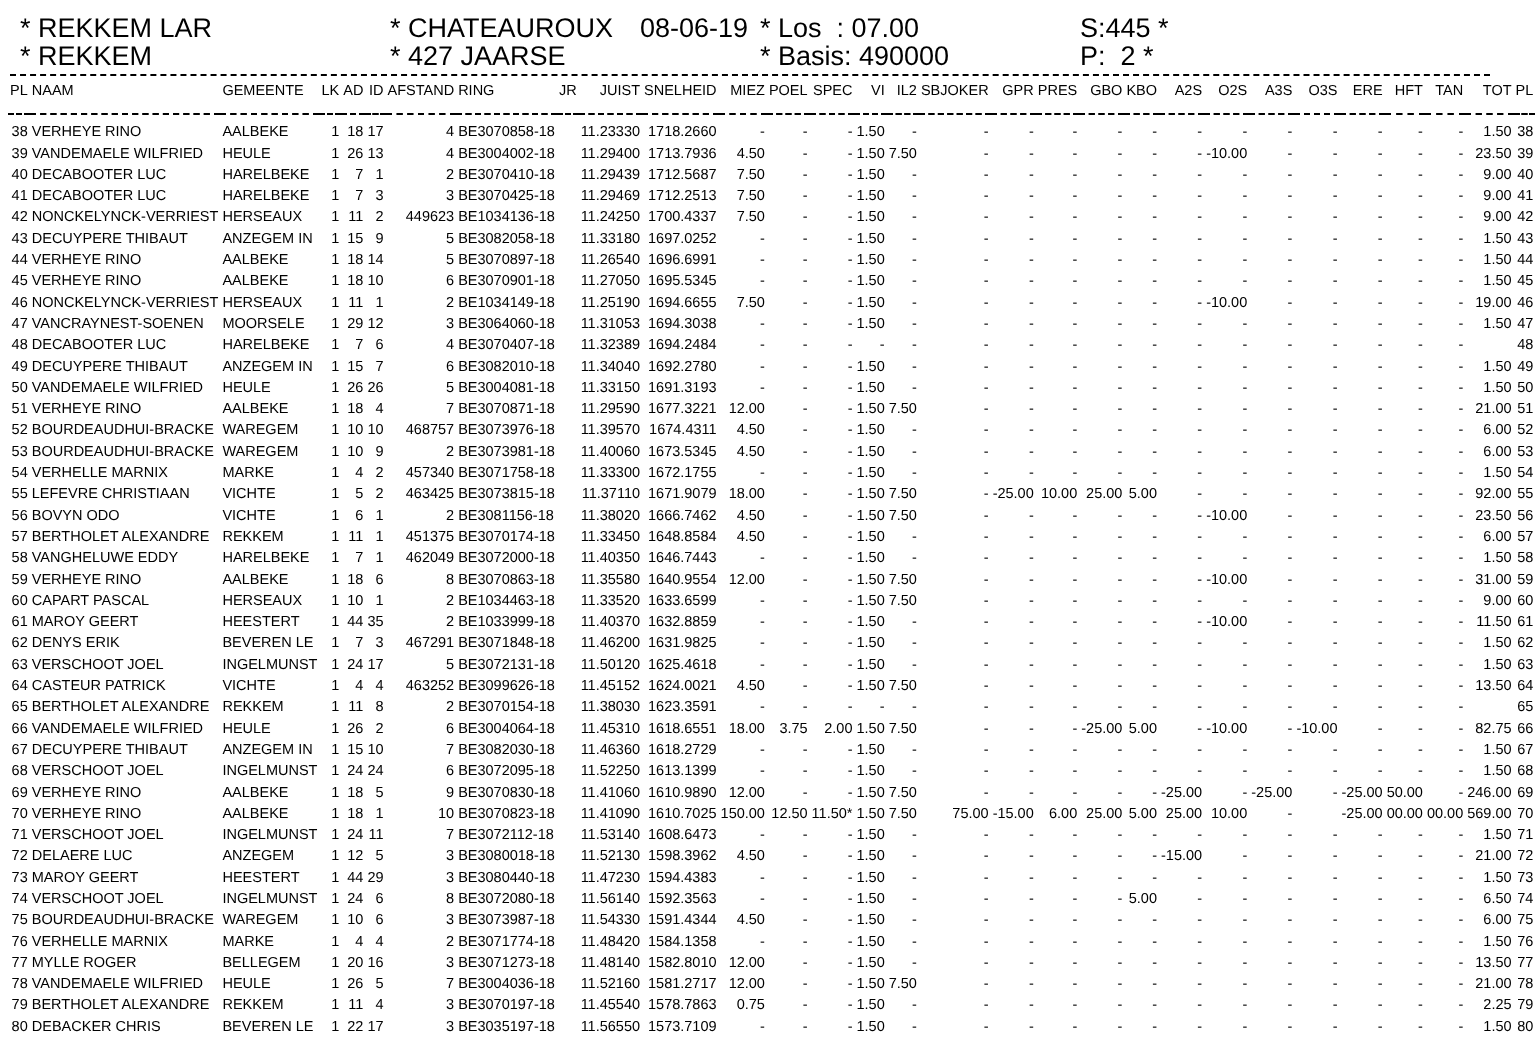* REKKEM LAR
* REKKEM
* CHATEAUROUX
* 427 JAARSE
08-06-19
* Los : 07.00
* Basis: 490000
S:445 *
P: 2 *
| PL | NAAM | GEMEENTE | LK | AD | ID | AFSTAND | RING | JR | JUIST | SNELHEID | MIEZ | POEL | SPEC | VI | IL2 | SBJOKER | GPR | PRES | GBO | KBO | A2S | O2S | A3S | O3S | ERE | HFT | TAN | TOT | PL |
| --- | --- | --- | --- | --- | --- | --- | --- | --- | --- | --- | --- | --- | --- | --- | --- | --- | --- | --- | --- | --- | --- | --- | --- | --- | --- | --- | --- | --- | --- |
| 38 | VERHEYE RINO | AALBEKE | 1 | 18 | 17 | 4 | BE3070858-18 | | 11.23330 | 1718.2660 | - | - | - | 1.50 | - | - | - | - | - | - | - | - | - | - | - | - | - | 1.50 | 38 |
| 39 | VANDEMAELE WILFRIED | HEULE | 1 | 26 | 13 | 4 | BE3004002-18 | | 11.29400 | 1713.7936 | 4.50 | - | - | 1.50 | 7.50 | - | - | - | - | - | - | -10.00 | - | - | - | - | - | 23.50 | 39 |
| 40 | DECABOOTER LUC | HARELBEKE | 1 | 7 | 1 | 2 | BE3070410-18 | | 11.29439 | 1712.5687 | 7.50 | - | - | 1.50 | - | - | - | - | - | - | - | - | - | - | - | - | - | 9.00 | 40 |
| 41 | DECABOOTER LUC | HARELBEKE | 1 | 7 | 3 | 3 | BE3070425-18 | | 11.29469 | 1712.2513 | 7.50 | - | - | 1.50 | - | - | - | - | - | - | - | - | - | - | - | - | - | 9.00 | 41 |
| 42 | NONCKELYNCK-VERRIEST | HERSEAUX | 1 | 11 | 2 | 449623 | BE1034136-18 | | 11.24250 | 1700.4337 | 7.50 | - | - | 1.50 | - | - | - | - | - | - | - | - | - | - | - | - | - | 9.00 | 42 |
| 43 | DECUYPERE THIBAUT | ANZEGEM IN | 1 | 15 | 9 | 5 | BE3082058-18 | | 11.33180 | 1697.0252 | - | - | - | 1.50 | - | - | - | - | - | - | - | - | - | - | - | - | - | 1.50 | 43 |
| 44 | VERHEYE RINO | AALBEKE | 1 | 18 | 14 | 5 | BE3070897-18 | | 11.26540 | 1696.6991 | - | - | - | 1.50 | - | - | - | - | - | - | - | - | - | - | - | - | - | 1.50 | 44 |
| 45 | VERHEYE RINO | AALBEKE | 1 | 18 | 10 | 6 | BE3070901-18 | | 11.27050 | 1695.5345 | - | - | - | 1.50 | - | - | - | - | - | - | - | - | - | - | - | - | - | 1.50 | 45 |
| 46 | NONCKELYNCK-VERRIEST | HERSEAUX | 1 | 11 | 1 | 2 | BE1034149-18 | | 11.25190 | 1694.6655 | 7.50 | - | - | 1.50 | - | - | - | - | - | - | - | -10.00 | - | - | - | - | - | 19.00 | 46 |
| 47 | VANCRAYNEST-SOENEN | MOORSELE | 1 | 29 | 12 | 3 | BE3064060-18 | | 11.31053 | 1694.3038 | - | - | - | 1.50 | - | - | - | - | - | - | - | - | - | - | - | - | - | 1.50 | 47 |
| 48 | DECABOOTER LUC | HARELBEKE | 1 | 7 | 6 | 4 | BE3070407-18 | | 11.32389 | 1694.2484 | - | - | - | - | - | - | - | - | - | - | - | - | - | - | - | - | - | | 48 |
| 49 | DECUYPERE THIBAUT | ANZEGEM IN | 1 | 15 | 7 | 6 | BE3082010-18 | | 11.34040 | 1692.2780 | - | - | - | 1.50 | - | - | - | - | - | - | - | - | - | - | - | - | - | 1.50 | 49 |
| 50 | VANDEMAELE WILFRIED | HEULE | 1 | 26 | 26 | 5 | BE3004081-18 | | 11.33150 | 1691.3193 | - | - | - | 1.50 | - | - | - | - | - | - | - | - | - | - | - | - | - | 1.50 | 50 |
| 51 | VERHEYE RINO | AALBEKE | 1 | 18 | 4 | 7 | BE3070871-18 | | 11.29590 | 1677.3221 | 12.00 | - | - | 1.50 | 7.50 | - | - | - | - | - | - | - | - | - | - | - | - | 21.00 | 51 |
| 52 | BOURDEAUDHUI-BRACKE | WAREGEM | 1 | 10 | 10 | 468757 | BE3073976-18 | | 11.39570 | 1674.4311 | 4.50 | - | - | 1.50 | - | - | - | - | - | - | - | - | - | - | - | - | - | 6.00 | 52 |
| 53 | BOURDEAUDHUI-BRACKE | WAREGEM | 1 | 10 | 9 | 2 | BE3073981-18 | | 11.40060 | 1673.5345 | 4.50 | - | - | 1.50 | - | - | - | - | - | - | - | - | - | - | - | - | - | 6.00 | 53 |
| 54 | VERHELLE MARNIX | MARKE | 1 | 4 | 2 | 457340 | BE3071758-18 | | 11.33300 | 1672.1755 | - | - | - | 1.50 | - | - | - | - | - | - | - | - | - | - | - | - | - | 1.50 | 54 |
| 55 | LEFEVRE CHRISTIAAN | VICHTE | 1 | 5 | 2 | 463425 | BE3073815-18 | | 11.37110 | 1671.9079 | 18.00 | - | - | 1.50 | 7.50 | - | -25.00 | 10.00 | 25.00 | 5.00 | - | - | - | - | - | - | - | 92.00 | 55 |
| 56 | BOVYN ODO | VICHTE | 1 | 6 | 1 | 2 | BE3081156-18 | | 11.38020 | 1666.7462 | 4.50 | - | - | 1.50 | 7.50 | - | - | - | - | - | - | -10.00 | - | - | - | - | - | 23.50 | 56 |
| 57 | BERTHOLET ALEXANDRE | REKKEM | 1 | 11 | 1 | 451375 | BE3070174-18 | | 11.33450 | 1648.8584 | 4.50 | - | - | 1.50 | - | - | - | - | - | - | - | - | - | - | - | - | - | 6.00 | 57 |
| 58 | VANGHELUWE EDDY | HARELBEKE | 1 | 7 | 1 | 462049 | BE3072000-18 | | 11.40350 | 1646.7443 | - | - | - | 1.50 | - | - | - | - | - | - | - | - | - | - | - | - | - | 1.50 | 58 |
| 59 | VERHEYE RINO | AALBEKE | 1 | 18 | 6 | 8 | BE3070863-18 | | 11.35580 | 1640.9554 | 12.00 | - | - | 1.50 | 7.50 | - | - | - | - | - | - | -10.00 | - | - | - | - | - | 31.00 | 59 |
| 60 | CAPART PASCAL | HERSEAUX | 1 | 10 | 1 | 2 | BE1034463-18 | | 11.33520 | 1633.6599 | - | - | - | 1.50 | 7.50 | - | - | - | - | - | - | - | - | - | - | - | - | 9.00 | 60 |
| 61 | MAROY GEERT | HEESTERT | 1 | 44 | 35 | 2 | BE1033999-18 | | 11.40370 | 1632.8859 | - | - | - | 1.50 | - | - | - | - | - | - | - | -10.00 | - | - | - | - | - | 11.50 | 61 |
| 62 | DENYS ERIK | BEVEREN LE | 1 | 7 | 3 | 467291 | BE3071848-18 | | 11.46200 | 1631.9825 | - | - | - | 1.50 | - | - | - | - | - | - | - | - | - | - | - | - | - | 1.50 | 62 |
| 63 | VERSCHOOT JOEL | INGELMUNST | 1 | 24 | 17 | 5 | BE3072131-18 | | 11.50120 | 1625.4618 | - | - | - | 1.50 | - | - | - | - | - | - | - | - | - | - | - | - | - | 1.50 | 63 |
| 64 | CASTEUR PATRICK | VICHTE | 1 | 4 | 4 | 463252 | BE3099626-18 | | 11.45152 | 1624.0021 | 4.50 | - | - | 1.50 | 7.50 | - | - | - | - | - | - | - | - | - | - | - | - | 13.50 | 64 |
| 65 | BERTHOLET ALEXANDRE | REKKEM | 1 | 11 | 8 | 2 | BE3070154-18 | | 11.38030 | 1623.3591 | - | - | - | - | - | - | - | - | - | - | - | - | - | - | - | - | - | | 65 |
| 66 | VANDEMAELE WILFRIED | HEULE | 1 | 26 | 2 | 6 | BE3004064-18 | | 11.45310 | 1618.6551 | 18.00 | 3.75 | 2.00 | 1.50 | 7.50 | - | - | - | -25.00 | 5.00 | - | -10.00 | - | -10.00 | - | - | - | 82.75 | 66 |
| 67 | DECUYPERE THIBAUT | ANZEGEM IN | 1 | 15 | 10 | 7 | BE3082030-18 | | 11.46360 | 1618.2729 | - | - | - | 1.50 | - | - | - | - | - | - | - | - | - | - | - | - | - | 1.50 | 67 |
| 68 | VERSCHOOT JOEL | INGELMUNST | 1 | 24 | 24 | 6 | BE3072095-18 | | 11.52250 | 1613.1399 | - | - | - | 1.50 | - | - | - | - | - | - | - | - | - | - | - | - | - | 1.50 | 68 |
| 69 | VERHEYE RINO | AALBEKE | 1 | 18 | 5 | 9 | BE3070830-18 | | 11.41060 | 1610.9890 | 12.00 | - | - | 1.50 | 7.50 | - | - | - | - | - | -25.00 | - | -25.00 | - | -25.00 | 50.00 | - | 246.00 | 69 |
| 70 | VERHEYE RINO | AALBEKE | 1 | 18 | 1 | 10 | BE3070823-18 | | 11.41090 | 1610.7025 | 150.00 | 12.50 | 11.50* | 1.50 | 7.50 | 75.00 | -15.00 | 6.00 | 25.00 | 5.00 | 25.00 | 10.00 | - | | -25.00 | 00.00 | 00.00 | 569.00 | 70 |
| 71 | VERSCHOOT JOEL | INGELMUNST | 1 | 24 | 11 | 7 | BE3072112-18 | | 11.53140 | 1608.6473 | - | - | - | 1.50 | - | - | - | - | - | - | - | - | - | - | - | - | - | 1.50 | 71 |
| 72 | DELAERE LUC | ANZEGEM | 1 | 12 | 5 | 3 | BE3080018-18 | | 11.52130 | 1598.3962 | 4.50 | - | - | 1.50 | - | - | - | - | - | - | -15.00 | - | - | - | - | - | - | 21.00 | 72 |
| 73 | MAROY GEERT | HEESTERT | 1 | 44 | 29 | 3 | BE3080440-18 | | 11.47230 | 1594.4383 | - | - | - | 1.50 | - | - | - | - | - | - | - | - | - | - | - | - | - | 1.50 | 73 |
| 74 | VERSCHOOT JOEL | INGELMUNST | 1 | 24 | 6 | 8 | BE3072080-18 | | 11.56140 | 1592.3563 | - | - | - | 1.50 | - | - | - | - | - | 5.00 | - | - | - | - | - | - | - | 6.50 | 74 |
| 75 | BOURDEAUDHUI-BRACKE | WAREGEM | 1 | 10 | 6 | 3 | BE3073987-18 | | 11.54330 | 1591.4344 | 4.50 | - | - | 1.50 | - | - | - | - | - | - | - | - | - | - | - | - | - | 6.00 | 75 |
| 76 | VERHELLE MARNIX | MARKE | 1 | 4 | 4 | 2 | BE3071774-18 | | 11.48420 | 1584.1358 | - | - | - | 1.50 | - | - | - | - | - | - | - | - | - | - | - | - | - | 1.50 | 76 |
| 77 | MYLLE ROGER | BELLEGEM | 1 | 20 | 16 | 3 | BE3071273-18 | | 11.48140 | 1582.8010 | 12.00 | - | - | 1.50 | - | - | - | - | - | - | - | - | - | - | - | - | - | 13.50 | 77 |
| 78 | VANDEMAELE WILFRIED | HEULE | 1 | 26 | 5 | 7 | BE3004036-18 | | 11.52160 | 1581.2717 | 12.00 | - | - | 1.50 | 7.50 | - | - | - | - | - | - | - | - | - | - | - | - | 21.00 | 78 |
| 79 | BERTHOLET ALEXANDRE | REKKEM | 1 | 11 | 4 | 3 | BE3070197-18 | | 11.45540 | 1578.7863 | 0.75 | - | - | 1.50 | - | - | - | - | - | - | - | - | - | - | - | - | - | 2.25 | 79 |
| 80 | DEBACKER CHRIS | BEVEREN LE | 1 | 22 | 17 | 3 | BE3035197-18 | | 11.56550 | 1573.7109 | - | - | - | 1.50 | - | - | - | - | - | - | - | - | - | - | - | - | - | 1.50 | 80 |